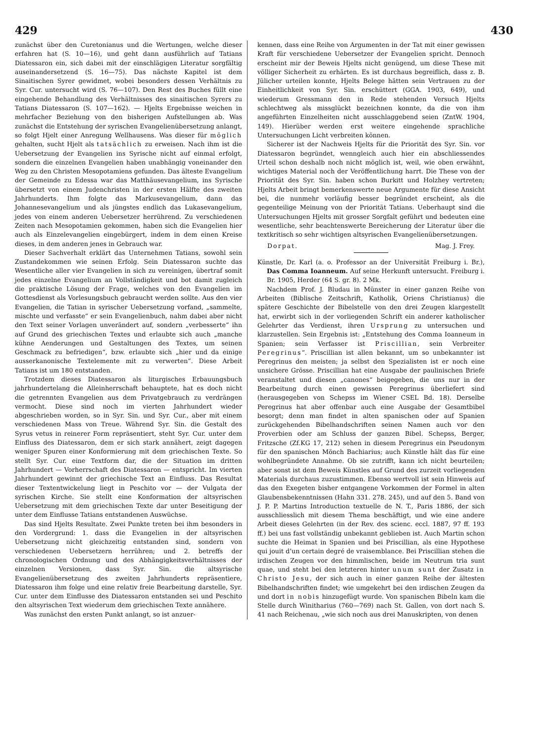429 430
zunächst über den Curetonianus und die Wertungen, welche dieser erfahren hat (S. 10—16), und geht dann ausführlich auf Tatians Diatessaron ein, sich dabei mit der einschlägigen Literatur sorgfältig auseinandersetzend (S. 16—75). Das nächste Kapitel ist dem Sinaitischen Syrer gewidmet, wobei besonders dessen Verhältnis zu Syr. Cur. untersucht wird (S. 76—107). Den Rest des Buches füllt eine eingehende Behandlung des Verhältnisses des sinaitischen Syrers zu Tatians Diatessaron (S. 107—162). — Hjelts Ergebnisse weichen in mehrfacher Beziehung von den bisherigen Aufstellungen ab. Was zunächst die Entstehung der syrischen Evangelienübersetzung anlangt, so folgt Hjelt einer Anregung Wellhausens. Was dieser für möglich gehalten, sucht Hjelt als tatsächlich zu erweisen. Nach ihm ist die Uebersetzung der Evangelien ins Syrische nicht auf einmal erfolgt, sondern die einzelnen Evangelien haben unabhängig voneinander den Weg zu den Christen Mesopotamiens gefunden. Das älteste Evangelium der Gemeinde zu Edessa war das Matthäusevangelium, ins Syrische übersetzt von einem Judenchristen in der ersten Hälfte des zweiten Jahrhunderts. Ihm folgte das Markusevangelium, dann das Johannesevangelium und als jüngstes endlich das Lukasevangelium, jedes von einem anderen Uebersetzer herrührend. Zu verschiedenen Zeiten nach Mesopotamien gekommen, haben sich die Evangelien hier auch als Einzelevangelien eingebürgert, indem in dem einen Kreise dieses, in dem anderen jenes in Gebrauch war.
Dieser Sachverhalt erklärt das Unternehmen Tatians, sowohl sein Zustandekommen wie seinen Erfolg. Sein Diatessaron suchte das Wesentliche aller vier Evangelien in sich zu vereinigen, übertraf somit jedes einzelne Evangelium an Vollständigkeit und bot damit zugleich die praktische Lösung der Frage, welches von den Evangelien im Gottesdienst als Vorlesungsbuch gebraucht werden sollte. Aus den vier Evangelien, die Tatian in syrischer Uebersetzung vorfand, „sammelte, mischte und verfasste“ er sein Evangelienbuch, nahm dabei aber nicht den Text seiner Vorlagen unverändert auf, sondern „verbesserte“ ihn auf Grund des griechischen Textes und erlaubte sich auch „manche kühne Aenderungen und Gestaltungen des Textes, um seinen Geschmack zu befriedigen“, bzw. erlaubte sich „hier und da einige ausserkanonische Textelemente mit zu verwerten“. Diese Arbeit Tatians ist um 180 entstanden.
Trotzdem dieses Diatessaron als liturgisches Erbauungsbuch jahrhundertelang die Alleinherrschaft behauptete, hat es doch nicht die getrennten Evangelien aus dem Privatgebrauch zu verdrängen vermocht. Diese sind noch im vierten Jahrhundert wieder abgeschrieben worden, so in Syr. Sin. und Syr. Cur., aber mit einem verschiedenen Mass von Treue. Während Syr. Sin. die Gestalt des Syrus vetus in reinerer Form repräsentiert, steht Syr. Cur. unter dem Einfluss des Diatessaron, dem er sich stark annähert, zeigt dagegen weniger Spuren einer Konformierung mit dem griechischen Texte. So stellt Syr. Cur. eine Textform dar, die der Situation im dritten Jahrhundert — Vorherrschaft des Diatessaron — entspricht. Im vierten Jahrhundert gewinnt der griechische Text an Einfluss. Das Resultat dieser Textentwickelung liegt in Peschito vor — der Vulgata der syrischen Kirche. Sie stellt eine Konformation der altsyrischen Uebersetzung mit dem griechischen Texte dar unter Beseitigung der unter dem Einflusse Tatians entstandenen Auswüchse.
Das sind Hjelts Resultate. Zwei Punkte treten bei ihm besonders in den Vordergrund: 1. dass die Evangelien in der altsyrischen Uebersetzung nicht gleichzeitig entstanden sind, sondern von verschiedenen Uebersetzern herrühren; und 2. betreffs der chronologischen Ordnung und des Abhängigkeitsverhältnisses der einzelnen Versionen, dass Syr. Sin. die altsyrische Evangelienübersetzung des zweiten Jahrhunderts repräsentiere, Diatessaron ihm folge und eine relativ freie Bearbeitung darstelle, Syr. Cur. unter dem Einflusse des Diatessaron entstanden sei und Peschito den altsyrischen Text wiederum dem griechischen Texte annähere.
Was zunächst den ersten Punkt anlangt, so ist anzuer-
kennen, dass eine Reihe von Argumenten in der Tat mit einer gewissen Kraft für verschiedene Uebersetzer der Evangelien spricht. Dennoch erscheint mir der Beweis Hjelts nicht genügend, um diese These mit völliger Sicherheit zu erhärten. Es ist durchaus begreiflich, dass z. B. Jülicher urteilen konnte, Hjelts Belege hätten sein Vertrauen zu der Einheitlichkeit von Syr. Sin. erschüttert (GGA. 1903, 649), und wiederum Gressmann den in Rede stehenden Versuch Hjelts schlechtweg als missglückt bezeichnen konnte, da die von ihm angeführten Einzelheiten nicht ausschlaggebend seien (ZntW. 1904, 149). Hierüber werden erst weitere eingehende sprachliche Untersuchungen Licht verbreiten können.
Sicherer ist der Nachweis Hjelts für die Priorität des Syr. Sin. vor Diatessaron begründet, wenngleich auch hier ein abschliessendes Urteil schon deshalb noch nicht möglich ist, weil, wie oben erwähnt, wichtiges Material noch der Veröffentlichung harrt. Die These von der Priorität des Syr. Sin. haben schon Burkitt und Holzhey vertreten; Hjelts Arbeit bringt bemerkenswerte neue Argumente für diese Ansicht bei, die nunmehr vorläufig besser begründet erscheint, als die gegenteilige Meinung von der Priorität Tatians. Ueberhaupt sind die Untersuchungen Hjelts mit grosser Sorgfalt geführt und bedeuten eine wesentliche, sehr beachtenswerte Bereicherung der Literatur über die textkritisch so sehr wichtigen altsyrischen Evangelienübersetzungen.
Dorpat. Mag. J. Frey.
Künstle, Dr. Karl (a. o. Professor an der Universität Freiburg i. Br.), Das Comma Ioanneum. Auf seine Herkunft untersucht. Freiburg i. Br. 1905, Herder (64 S. gr. 8). 2 Mk.
Nachdem Prof. J. Bludau in Münster in einer ganzen Reihe von Arbeiten (Biblische Zeitschrift, Katholik, Oriens Christianus) die spätere Geschichte der Bibelstelle von den drei Zeugen klargestellt hat, erwirbt sich in der vorliegenden Schrift ein anderer katholischer Gelehrter das Verdienst, ihren Ursprung zu untersuchen und klarzustellen. Sein Ergebnis ist: „Entstehung des Comma Ioanneum in Spanien; sein Verfasser ist Priscillian, sein Verbreiter Peregrinus“. Priscillian ist allen bekannt, um so unbekannter ist Peregrinus den meisten; ja selbst den Spezialisten ist er noch eine unsichere Grösse. Priscillian hat eine Ausgabe der paulinischen Briefe veranstaltet und diesen „canones“ beigegeben, die uns nur in der Bearbeitung durch einen gewissen Peregrinus überliefert sind (herausgegeben von Schepss im Wiener CSEL Bd. 18). Derselbe Peregrinus hat aber offenbar auch eine Ausgabe der Gesamtbibel besorgt; denn man findet in alten spanischen oder auf Spanien zurückgehenden Bibelhandschriften seinen Namen auch vor den Proverbien oder am Schluss der ganzen Bibel. Schepss, Berger, Fritzsche (Zf.KG 17, 212) sehen in diesem Peregrinus ein Pseudonym für den spanischen Mönch Bachiarius; auch Künstle hält das für eine wohlbegründete Annahme. Ob sie zutrifft, kann ich nicht beurteilen; aber sonst ist dem Beweis Künstles auf Grund des zurzeit vorliegenden Materials durchaus zuzustimmen. Ebenso wertvoll ist sein Hinweis auf das den Exegeten bisher entgangene Vorkommen der Formel in alten Glaubensbekenntnissen (Hahn 331. 278. 245), und auf den 5. Band von J. P. P. Martins Introduction textuelle de N. T., Paris 1886, der sich ausschliesslich mit diesem Thema beschäftigt, und wie eine andere Arbeit dieses Gelehrten (in der Rev. des scienc. eccl. 1887, 97 ff. 193 ff.) bei uns fast vollständig unbekannt geblieben ist. Auch Martin schon suchte die Heimat in Spanien und bei Priscillian, als eine Hypothese qui jouit d’un certain degré de vraisemblance. Bei Priscillian stehen die irdischen Zeugen vor den himmlischen, beide im Neutrum tria sunt quae, und steht bei den letzteren hinter unum sunt der Zusatz in Christo Jesu, der sich auch in einer ganzen Reihe der ältesten Bibelhandschriften findet; wie umgekehrt bei den irdischen Zeugen da und dort in nobis hinzugefügt wurde. Von spanischen Bibeln kam die Stelle durch Winitharius (760—769) nach St. Gallen, von dort nach S. 41 nach Reichenau, „wie sich noch aus drei Manuskripten, von denen